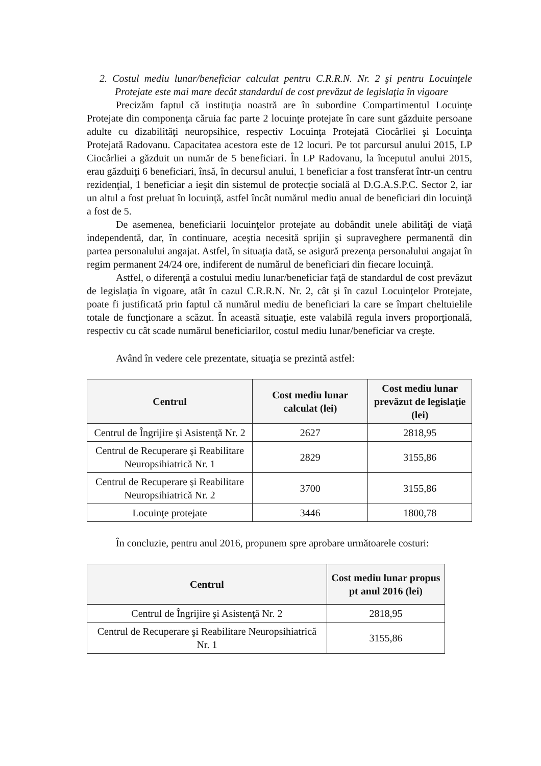2. Costul mediu lunar/beneficiar calculat pentru C.R.R.N. Nr. 2 şi pentru Locuinţele Protejate este mai mare decât standardul de cost prevăzut de legislaţia în vigoare
Precizăm faptul că instituţia noastră are în subordine Compartimentul Locuinţe Protejate din componenţa căruia fac parte 2 locuinţe protejate în care sunt găzduite persoane adulte cu dizabilităţi neuropsihice, respectiv Locuinţa Protejată Ciocârliei şi Locuinţa Protejată Radovanu. Capacitatea acestora este de 12 locuri. Pe tot parcursul anului 2015, LP Ciocârliei a găzduit un număr de 5 beneficiari. În LP Radovanu, la începutul anului 2015, erau găzduiţi 6 beneficiari, însă, în decursul anului, 1 beneficiar a fost transferat într-un centru rezidenţial, 1 beneficiar a ieşit din sistemul de protecţie socială al D.G.A.S.P.C. Sector 2, iar un altul a fost preluat în locuinţă, astfel încât numărul mediu anual de beneficiari din locuinţă a fost de 5.
De asemenea, beneficiarii locuinţelor protejate au dobândit unele abilităţi de viaţă independentă, dar, în continuare, aceştia necesită sprijin şi supraveghere permanentă din partea personalului angajat. Astfel, în situaţia dată, se asigură prezenţa personalului angajat în regim permanent 24/24 ore, indiferent de numărul de beneficiari din fiecare locuinţă.
Astfel, o diferenţă a costului mediu lunar/beneficiar faţă de standardul de cost prevăzut de legislaţia în vigoare, atât în cazul C.R.R.N. Nr. 2, cât şi în cazul Locuinţelor Protejate, poate fi justificată prin faptul că numărul mediu de beneficiari la care se împart cheltuielile totale de funcţionare a scăzut. În această situaţie, este valabilă regula invers proporţională, respectiv cu cât scade numărul beneficiarilor, costul mediu lunar/beneficiar va creşte.
Având în vedere cele prezentate, situaţia se prezintă astfel:
| Centrul | Cost mediu lunar calculat (lei) | Cost mediu lunar prevăzut de legislaţie (lei) |
| --- | --- | --- |
| Centrul de Îngrijire şi Asistenţă Nr. 2 | 2627 | 2818,95 |
| Centrul de Recuperare şi Reabilitare Neuropsihiatrică Nr. 1 | 2829 | 3155,86 |
| Centrul de Recuperare şi Reabilitare Neuropsihiatrică Nr. 2 | 3700 | 3155,86 |
| Locuinţe protejate | 3446 | 1800,78 |
În concluzie, pentru anul 2016, propunem spre aprobare următoarele costuri:
| Centrul | Cost mediu lunar propus pt anul 2016 (lei) |
| --- | --- |
| Centrul de Îngrijire şi Asistenţă Nr. 2 | 2818,95 |
| Centrul de Recuperare şi Reabilitare Neuropsihiatrică Nr. 1 | 3155,86 |